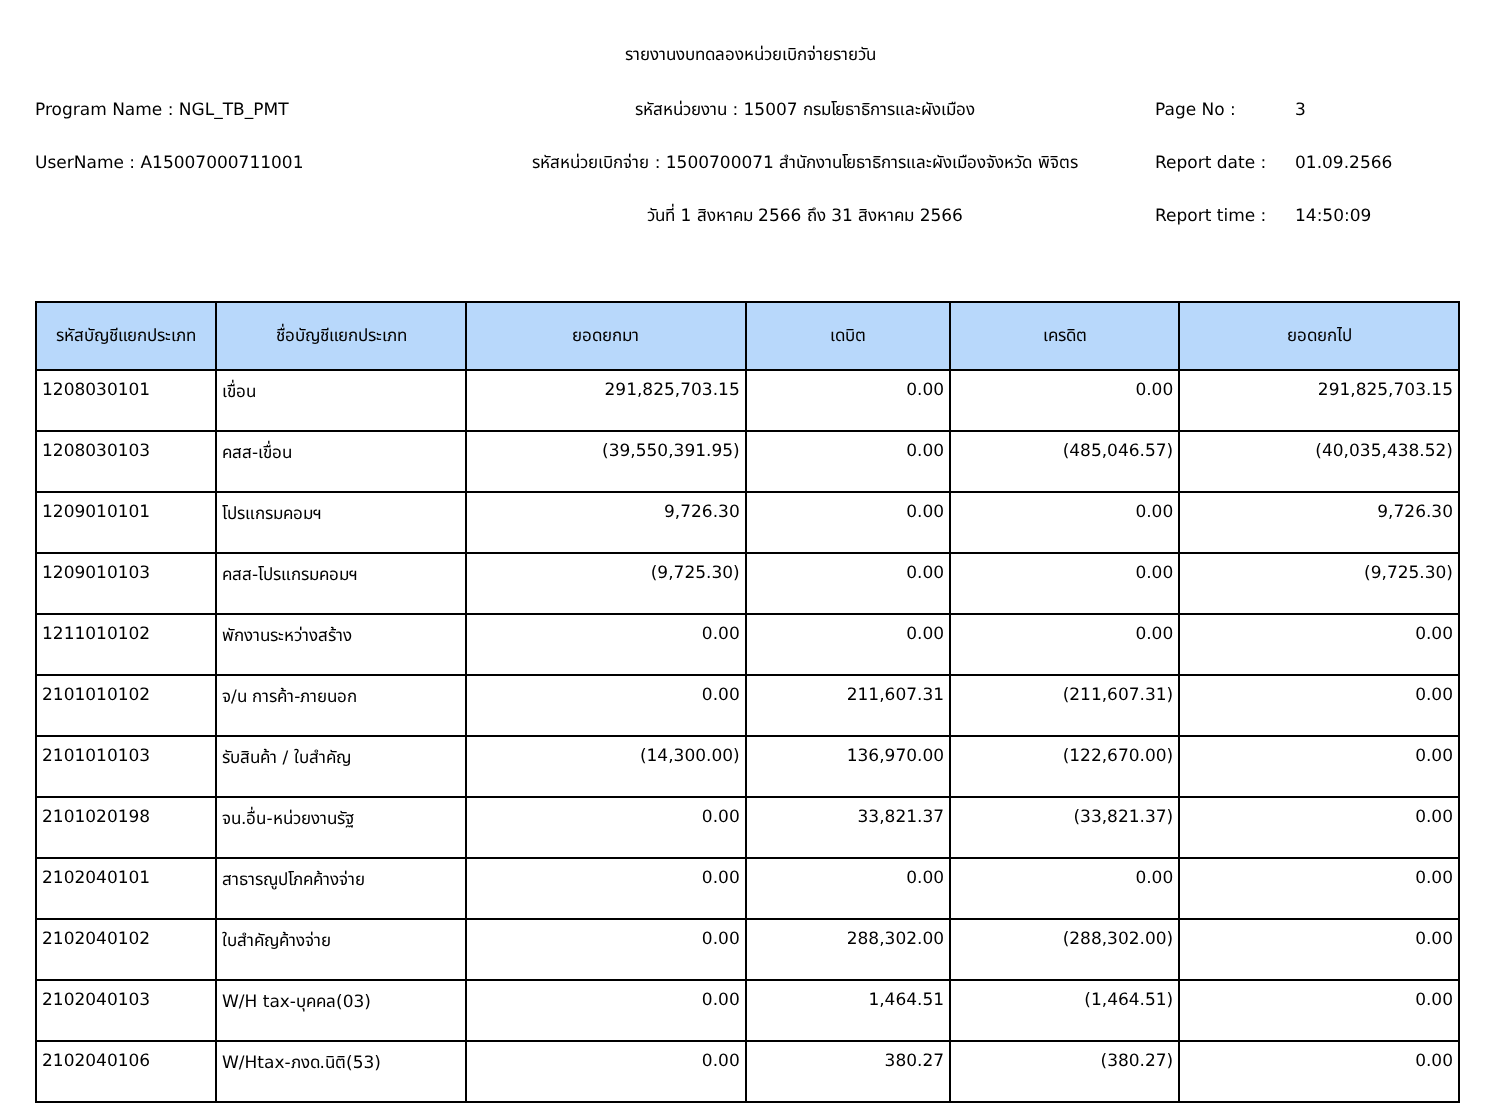รายงานงบทดลองหน่วยเบิกจ่ายรายวัน
Program Name : NGL_TB_PMT
รหัสหน่วยงาน : 15007 กรมโยธาธิการและผังเมือง
Page No :
3
UserName : A15007000711001
รหัสหน่วยเบิกจ่าย : 1500700071 สำนักงานโยธาธิการและผังเมืองจังหวัด พิจิตร
Report date :
01.09.2566
วันที่ 1 สิงหาคม 2566 ถึง 31 สิงหาคม 2566
Report time :
14:50:09
| รหัสบัญชีแยกประเภท | ชื่อบัญชีแยกประเภท | ยอดยกมา | เดบิต | เครดิต | ยอดยกไป |
| --- | --- | --- | --- | --- | --- |
| 1208030101 | เขื่อน | 291,825,703.15 | 0.00 | 0.00 | 291,825,703.15 |
| 1208030103 | คสส-เขื่อน | (39,550,391.95) | 0.00 | (485,046.57) | (40,035,438.52) |
| 1209010101 | โปรแกรมคอมฯ | 9,726.30 | 0.00 | 0.00 | 9,726.30 |
| 1209010103 | คสส-โปรแกรมคอมฯ | (9,725.30) | 0.00 | 0.00 | (9,725.30) |
| 1211010102 | พักงานระหว่างสร้าง | 0.00 | 0.00 | 0.00 | 0.00 |
| 2101010102 | จ/น การค้า-ภายนอก | 0.00 | 211,607.31 | (211,607.31) | 0.00 |
| 2101010103 | รับสินค้า / ใบสำคัญ | (14,300.00) | 136,970.00 | (122,670.00) | 0.00 |
| 2101020198 | จน.อื่น-หน่วยงานรัฐ | 0.00 | 33,821.37 | (33,821.37) | 0.00 |
| 2102040101 | สาธารณูปโภคค้างจ่าย | 0.00 | 0.00 | 0.00 | 0.00 |
| 2102040102 | ใบสำคัญค้างจ่าย | 0.00 | 288,302.00 | (288,302.00) | 0.00 |
| 2102040103 | W/H tax-บุคคล(03) | 0.00 | 1,464.51 | (1,464.51) | 0.00 |
| 2102040106 | W/Htax-ภงด.นิติ(53) | 0.00 | 380.27 | (380.27) | 0.00 |